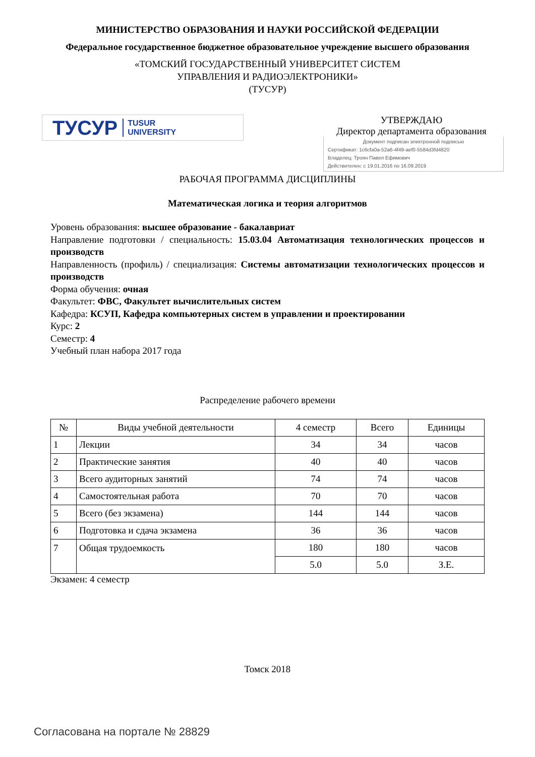МИНИСТЕРСТВО ОБРАЗОВАНИЯ И НАУКИ РОССИЙСКОЙ ФЕДЕРАЦИИ
Федеральное государственное бюджетное образовательное учреждение высшего образования
«ТОМСКИЙ ГОСУДАРСТВЕННЫЙ УНИВЕРСИТЕТ СИСТЕМ
УПРАВЛЕНИЯ И РАДИОЭЛЕКТРОНИКИ»
(ТУСУР)
ТУСУР TUSUR
UNIVERSITY
УТВЕРЖДАЮ
Директор департамента образования
Документ подписан электронной подписью
Сертификат: 1c6cfa0a-52a6-4f49-aef0-5584d3fd4820
Владелец: Троян Павел Ефимович
Действителен: с 19.01.2016 по 16.09.2019
РАБОЧАЯ ПРОГРАММА ДИСЦИПЛИНЫ
Математическая логика и теория алгоритмов
Уровень образования: высшее образование - бакалавриат
Направление подготовки / специальность: 15.03.04 Автоматизация технологических процессов и производств
Направленность (профиль) / специализация: Системы автоматизации технологических процессов и производств
Форма обучения: очная
Факультет: ФВС, Факультет вычислительных систем
Кафедра: КСУП, Кафедра компьютерных систем в управлении и проектировании
Курс: 2
Семестр: 4
Учебный план набора 2017 года
Распределение рабочего времени
| № | Виды учебной деятельности | 4 семестр | Всего | Единицы |
| --- | --- | --- | --- | --- |
| 1 | Лекции | 34 | 34 | часов |
| 2 | Практические занятия | 40 | 40 | часов |
| 3 | Всего аудиторных занятий | 74 | 74 | часов |
| 4 | Самостоятельная работа | 70 | 70 | часов |
| 5 | Всего (без экзамена) | 144 | 144 | часов |
| 6 | Подготовка и сдача экзамена | 36 | 36 | часов |
| 7 | Общая трудоемкость | 180 | 180 | часов |
| | | 5.0 | 5.0 | З.Е. |
Экзамен: 4 семестр
Томск 2018
Согласована на портале № 28829